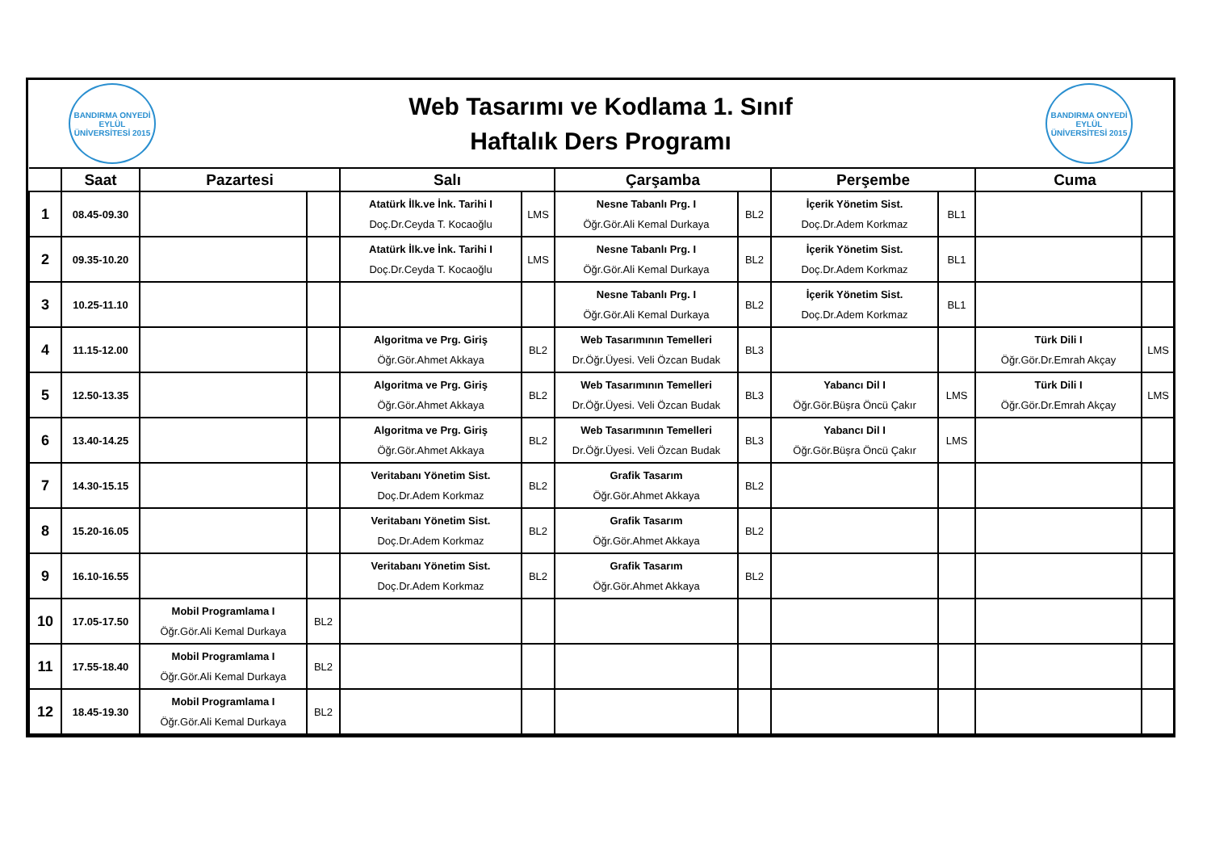BANDIRMA ONYEDİ EYLÜL ÜNİVERSİTESİ 2015
Web Tasarımı ve Kodlama 1. Sınıf
Haftalık Ders Programı
BANDIRMA ONYEDİ EYLÜL ÜNİVERSİTESİ 2015
| | Saat | Pazartesi | | Salı | | Çarşamba | | Perşembe | | Cuma | |
| --- | --- | --- | --- | --- | --- | --- | --- | --- | --- | --- | --- |
| 1 | 08.45-09.30 | | | Atatürk İlk.ve İnk. Tarihi I Doç.Dr.Ceyda T. Kocaoğlu | LMS | Nesne Tabanlı Prg. I Öğr.Gör.Ali Kemal Durkaya | BL2 | İçerik Yönetim Sist. Doç.Dr.Adem Korkmaz | BL1 | | |
| 2 | 09.35-10.20 | | | Atatürk İlk.ve İnk. Tarihi I Doç.Dr.Ceyda T. Kocaoğlu | LMS | Nesne Tabanlı Prg. I Öğr.Gör.Ali Kemal Durkaya | BL2 | İçerik Yönetim Sist. Doç.Dr.Adem Korkmaz | BL1 | | |
| 3 | 10.25-11.10 | | | | | Nesne Tabanlı Prg. I Öğr.Gör.Ali Kemal Durkaya | BL2 | İçerik Yönetim Sist. Doç.Dr.Adem Korkmaz | BL1 | | |
| 4 | 11.15-12.00 | | | Algoritma ve Prg. Giriş Öğr.Gör.Ahmet Akkaya | BL2 | Web Tasarımının Temelleri Dr.Öğr.Üyesi. Veli Özcan Budak | BL3 | | | Türk Dili I Öğr.Gör.Dr.Emrah Akçay | LMS |
| 5 | 12.50-13.35 | | | Algoritma ve Prg. Giriş Öğr.Gör.Ahmet Akkaya | BL2 | Web Tasarımının Temelleri Dr.Öğr.Üyesi. Veli Özcan Budak | BL3 | Yabancı Dil I Öğr.Gör.Büşra Öncü Çakır | LMS | Türk Dili I Öğr.Gör.Dr.Emrah Akçay | LMS |
| 6 | 13.40-14.25 | | | Algoritma ve Prg. Giriş Öğr.Gör.Ahmet Akkaya | BL2 | Web Tasarımının Temelleri Dr.Öğr.Üyesi. Veli Özcan Budak | BL3 | Yabancı Dil I Öğr.Gör.Büşra Öncü Çakır | LMS | | |
| 7 | 14.30-15.15 | | | Veritabanı Yönetim Sist. Doç.Dr.Adem Korkmaz | BL2 | Grafik Tasarım Öğr.Gör.Ahmet Akkaya | BL2 | | | | |
| 8 | 15.20-16.05 | | | Veritabanı Yönetim Sist. Doç.Dr.Adem Korkmaz | BL2 | Grafik Tasarım Öğr.Gör.Ahmet Akkaya | BL2 | | | | |
| 9 | 16.10-16.55 | | | Veritabanı Yönetim Sist. Doç.Dr.Adem Korkmaz | BL2 | Grafik Tasarım Öğr.Gör.Ahmet Akkaya | BL2 | | | | |
| 10 | 17.05-17.50 | Mobil Programlama I Öğr.Gör.Ali Kemal Durkaya | BL2 | | | | | | | | |
| 11 | 17.55-18.40 | Mobil Programlama I Öğr.Gör.Ali Kemal Durkaya | BL2 | | | | | | | | |
| 12 | 18.45-19.30 | Mobil Programlama I Öğr.Gör.Ali Kemal Durkaya | BL2 | | | | | | | | |